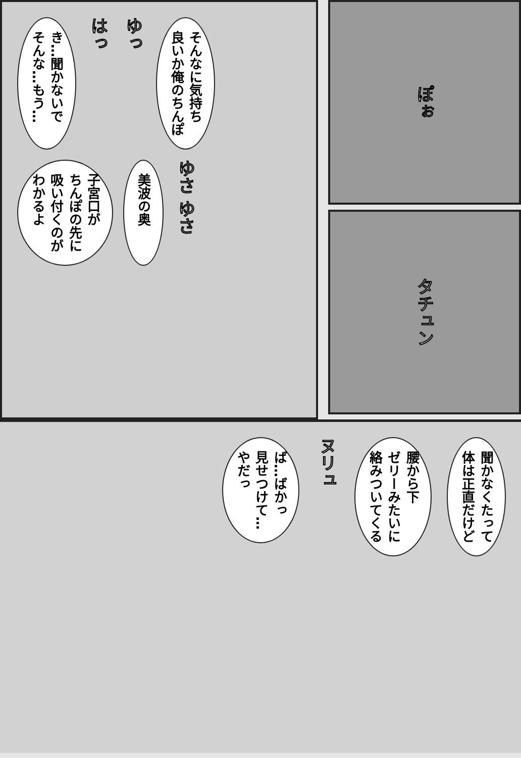き…聞かないで
そんな…もう…
はっ
ゆっ
そんなに気持ち
良いか俺のちんぽ
子宮口が
ちんぽの先に
吸い付くのが
わかるよ
美波の奥
ゆさ ゆさ
ぽぉ
タチュン
聞かなくたって
体は正直だけど
腰から下
ゼリーみたいに
絡みついてくる
ヌリュ
ば…ばかっ
見せつけて…
やだっ